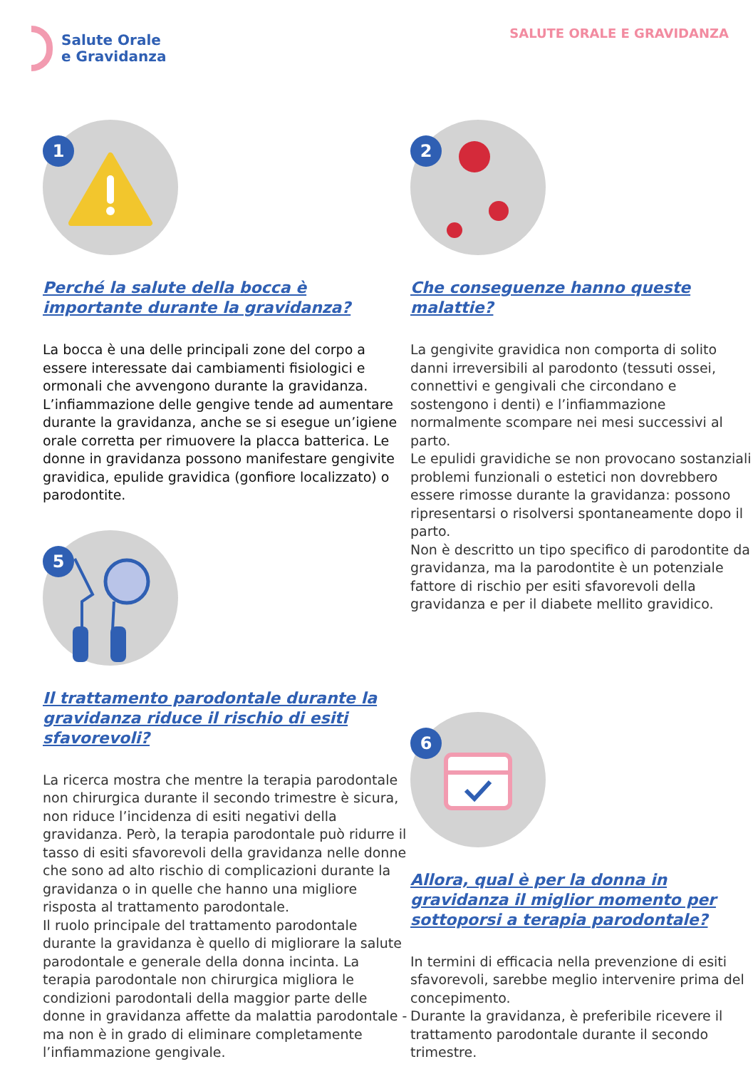Salute Orale
e Gravidanza
SALUTE ORALE E GRAVIDANZA
1
Perché la salute della bocca è importante durante la gravidanza?
La bocca è una delle principali zone del corpo a essere interessate dai cambiamenti fisiologici e ormonali che avvengono durante la gravidanza. L’infiammazione delle gengive tende ad aumentare durante la gravidanza, anche se si esegue un’igiene orale corretta per rimuovere la placca batterica. Le donne in gravidanza possono manifestare gengivite gravidica, epulide gravidica (gonfiore localizzato) o parodontite.
5
Il trattamento parodontale durante la gravidanza riduce il rischio di esiti sfavorevoli?
La ricerca mostra che mentre la terapia parodontale non chirurgica durante il secondo trimestre è sicura, non riduce l’incidenza di esiti negativi della gravidanza. Però, la terapia parodontale può ridurre il tasso di esiti sfavorevoli della gravidanza nelle donne che sono ad alto rischio di complicazioni durante la gravidanza o in quelle che hanno una migliore risposta al trattamento parodontale.
Il ruolo principale del trattamento parodontale durante la gravidanza è quello di migliorare la salute parodontale e generale della donna incinta. La terapia parodontale non chirurgica migliora le condizioni parodontali della maggior parte delle donne in gravidanza affette da malattia parodontale - ma non è in grado di eliminare completamente l’infiammazione gengivale.
2
Che conseguenze hanno queste malattie?
La gengivite gravidica non comporta di solito danni irreversibili al parodonto (tessuti ossei, connettivi e gengivali che circondano e sostengono i denti) e l’infiammazione normalmente scompare nei mesi successivi al parto.
Le epulidi gravidiche se non provocano sostanziali problemi funzionali o estetici non dovrebbero essere rimosse durante la gravidanza: possono ripresentarsi o risolversi spontaneamente dopo il parto.
Non è descritto un tipo specifico di parodontite da gravidanza, ma la parodontite è un potenziale fattore di rischio per esiti sfavorevoli della gravidanza e per il diabete mellito gravidico.
6
Allora, qual è per la donna in gravidanza il miglior momento per sottoporsi a terapia parodontale?
In termini di efficacia nella prevenzione di esiti sfavorevoli, sarebbe meglio intervenire prima del concepimento.
Durante la gravidanza, è preferibile ricevere il trattamento parodontale durante il secondo trimestre.